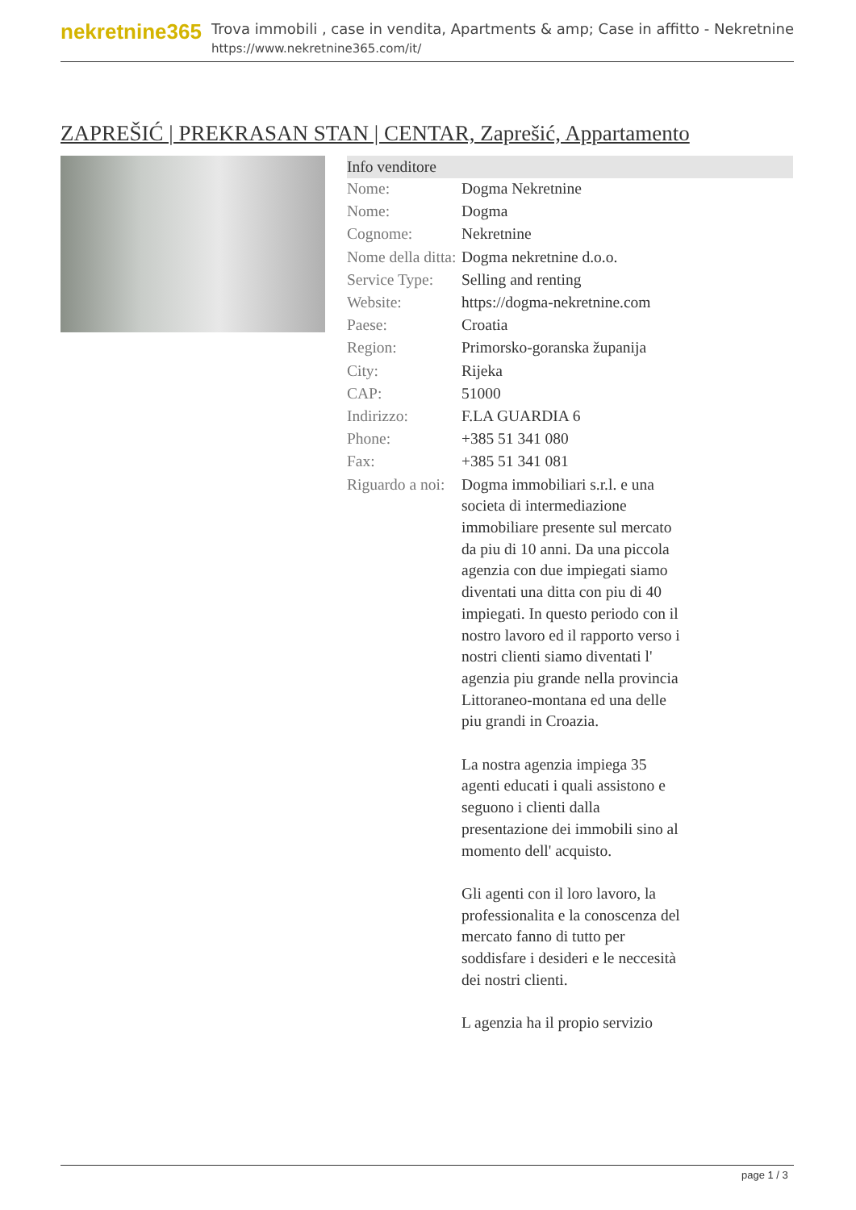nekretnine365
Trova immobili , case in vendita, Apartments & amp; Case in affitto - Nekretnine
https://www.nekretnine365.com/it/
ZAPREŠIĆ | PREKRASAN STAN | CENTAR, Zaprešić, Appartamento
| Info venditore | | |
| --- | --- | --- |
| Nome: | Dogma Nekretnine | |
| Nome: | Dogma | |
| Cognome: | Nekretnine | |
| Nome della ditta: | Dogma nekretnine d.o.o. | |
| Service Type: | Selling and renting | |
| Website: | https://dogma-nekretnine.com | |
| Paese: | Croatia | |
| Region: | Primorsko-goranska županija | |
| City: | Rijeka | |
| CAP: | 51000 | |
| Indirizzo: | F.LA GUARDIA 6 | |
| Phone: | +385 51 341 080 | |
| Fax: | +385 51 341 081 | |
| Riguardo a noi: | Dogma immobiliari s.r.l. e una societa di intermediazione immobiliare presente sul mercato da piu di 10 anni. Da una piccola agenzia con due impiegati siamo diventati una ditta con piu di 40 impiegati. In questo periodo con il nostro lavoro ed il rapporto verso i nostri clienti siamo diventati l' agenzia piu grande nella provincia Littoraneo-montana ed una delle piu grandi in Croazia. La nostra agenzia impiega 35 agenti educati i quali assistono e seguono i clienti dalla presentazione dei immobili sino al momento dell' acquisto. Gli agenti con il loro lavoro, la professionalita e la conoscenza del mercato fanno di tutto per soddisfare i desideri e le neccesità dei nostri clienti. L agenzia ha il propio servizio | |
page 1 / 3